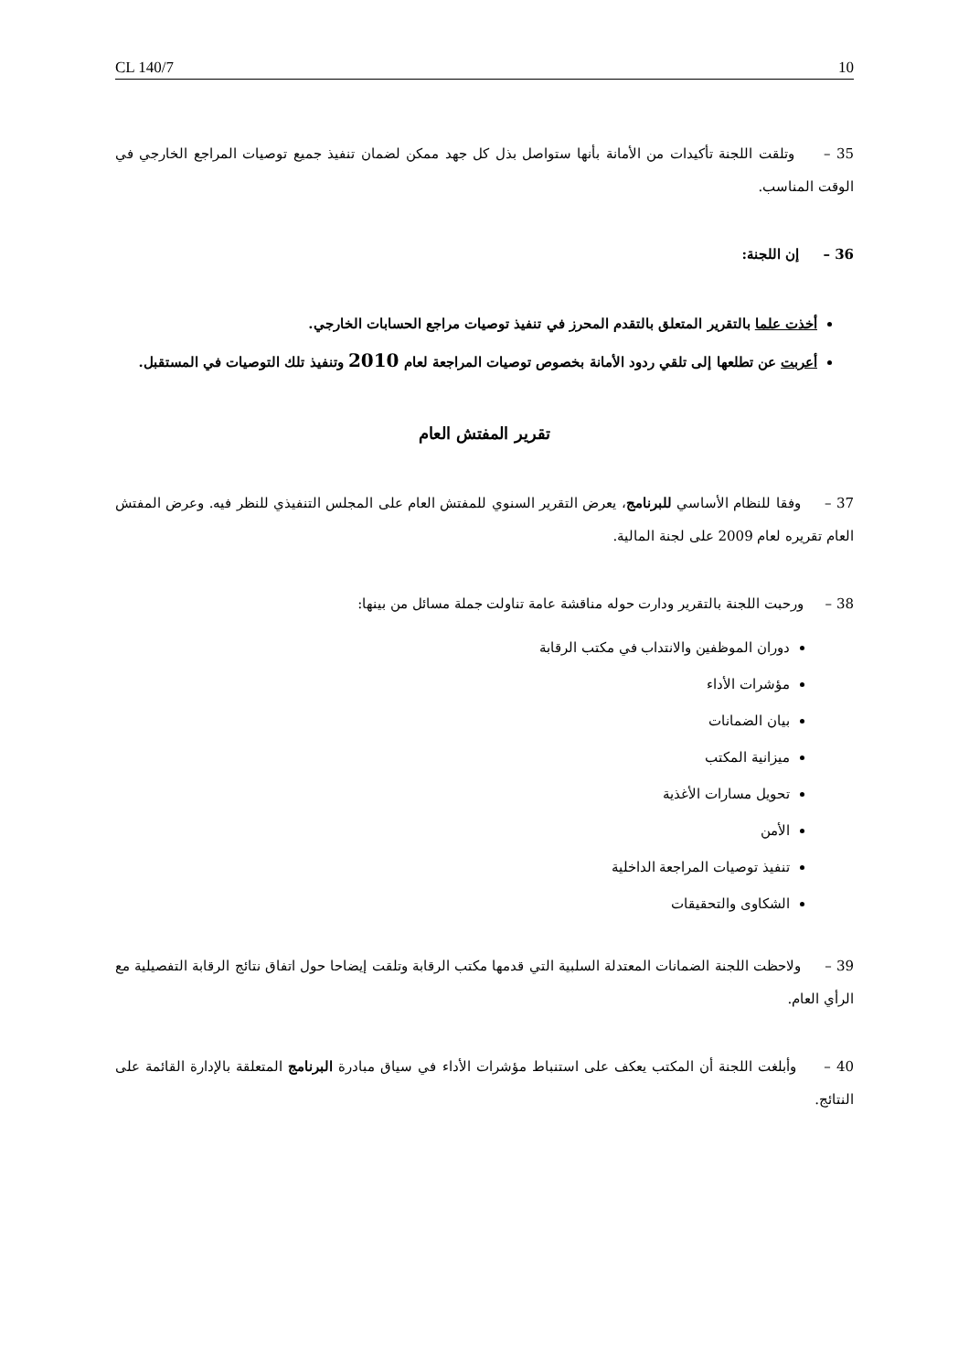CL 140/7 10
35 – وتلقت اللجنة تأكيدات من الأمانة بأنها ستواصل بذل كل جهد ممكن لضمان تنفيذ جميع توصيات المراجع الخارجي في الوقت المناسب.
36 – إن اللجنة:
أخذت علما بالتقرير المتعلق بالتقدم المحرز في تنفيذ توصيات مراجع الحسابات الخارجي.
أعربت عن تطلعها إلى تلقي ردود الأمانة بخصوص توصيات المراجعة لعام 2010 وتنفيذ تلك التوصيات في المستقبل.
تقرير المفتش العام
37 – وفقا للنظام الأساسي للبرنامج، يعرض التقرير السنوي للمفتش العام على المجلس التنفيذي للنظر فيه. وعرض المفتش العام تقريره لعام 2009 على لجنة المالية.
38 – ورحبت اللجنة بالتقرير ودارت حوله مناقشة عامة تناولت جملة مسائل من بينها:
دوران الموظفين والانتداب في مكتب الرقابة
مؤشرات الأداء
بيان الضمانات
ميزانية المكتب
تحويل مسارات الأغذية
الأمن
تنفيذ توصيات المراجعة الداخلية
الشكاوى والتحقيقات
39 – ولاحظت اللجنة الضمانات المعتدلة السلبية التي قدمها مكتب الرقابة وتلقت إيضاحا حول اتفاق نتائج الرقابة التفصيلية مع الرأي العام.
40 – وأبلغت اللجنة أن المكتب يعكف على استنباط مؤشرات الأداء في سياق مبادرة البرنامج المتعلقة بالإدارة القائمة على النتائج.